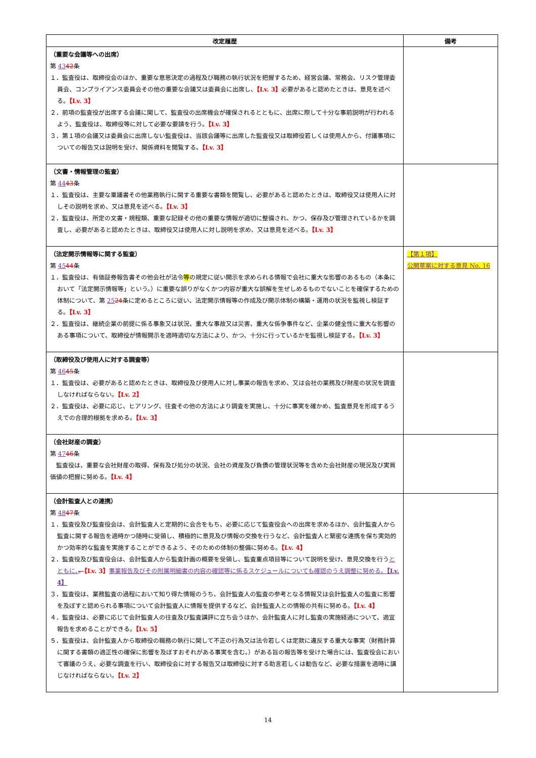| 改定履歴 | 備考 |
| --- | --- |
| （重要な会議等への出席） 第 43 42 条 １．監査役は、取締役会のほか、重要な意思決定の過程及び職務の執行状況を把握するため、経営会議、常務会、リスク管理委員会、コンプライアンス委員会その他の重要な会議又は委員会に出席し、 【Lv. 3】 必要があると認めたときは、意見を述べる。 【Lv. 3】 ２．前項の監査役が出席する会議に関して、監査役の出席機会が確保されるとともに、出席に際して十分な事前説明が行われるよう、監査役は、取締役等に対して必要な要請を行う。 【Lv. 3】 ３．第１項の会議又は委員会に出席しない監査役は、当該会議等に出席した監査役又は取締役若しくは使用人から、付議事項についての報告又は説明を受け、関係資料を閲覧する。 【Lv. 3】 | |
| （文書・情報管理の監査） 第 44 43 条 １．監査役は、主要な稟議書その他業務執行に関する重要な書類を閲覧し、必要があると認めたときは、取締役又は使用人に対しその説明を求め、又は意見を述べる。 【Lv. 3】 ２．監査役は、所定の文書・規程類、重要な記録その他の重要な情報が適切に整備され、かつ、保存及び管理されているかを調査し、必要があると認めたときは、取締役又は使用人に対し説明を求め、又は意見を述べる。 【Lv. 3】 | |
| （法定開示情報等に関する監査） 第 45 44 条 １．監査役は、有価証券報告書その他会社が法令 等 の規定に従い開示を求められる情報で会社に重大な影響のあるもの（本条において「法定開示情報等」という。）に重要な誤りがなくかつ内容が重大な誤解を生ぜしめるものでないことを確保するための体制について、第 25 24 条に定めるところに従い、法定開示情報等の作成及び開示体制の構築・運用の状況を監視し検証する。 【Lv. 3】 ２．監査役は、継続企業の前提に係る事象又は状況、重大な事故又は災害、重大な係争事件など、企業の健全性に重大な影響のある事項について、取締役が情報開示を適時適切な方法により、かつ、十分に行っているかを監視し検証する。 【Lv. 3】 | 【第１項】 公開草案に対する意見 No. 16 |
| （取締役及び使用人に対する調査等） 第 46 45 条 １．監査役は、必要があると認めたときは、取締役及び使用人に対し事業の報告を求め、又は会社の業務及び財産の状況を調査しなければならない。 【Lv. 2】 ２．監査役は、必要に応じ、ヒアリング、往査その他の方法により調査を実施し、十分に事実を確かめ、監査意見を形成するうえでの合理的根拠を求める。 【Lv. 3】 | |
| （会社財産の調査） 第 47 46 条 監査役は、重要な会社財産の取得、保有及び処分の状況、会社の資産及び負債の管理状況等を含めた会社財産の現況及び実質価値の把握に努める。 【Lv. 4】 | |
| （会計監査人との連携） 第 48 47 条 １．監査役及び監査役会は、会計監査人と定期的に会合をもち、必要に応じて監査役会への出席を求めるほか、会計監査人から監査に関する報告を適時かつ随時に受領し、積極的に意見及び情報の交換を行うなど、会計監査人と緊密な連携を保ち実効的かつ効率的な監査を実施することができるよう、そのための体制の整備に努める。 【Lv. 4】 ２．監査役及び監査役会は、会計監査人から監査計画の概要を受領し、監査重点項目等について説明を受け、意見交換を行う とともに、 。 【Lv. 3】 事業報告及びその附属明細書の内容の確認等に係るスケジュールについても確認のうえ調整に努める。 【Lv. 4】 ３．監査役は、業務監査の過程において知り得た情報のうち、会計監査人の監査の参考となる情報又は会計監査人の監査に影響を及ぼすと認められる事項について会計監査人に情報を提供するなど、会計監査人との情報の共有に努める。 【Lv. 4】 ４．監査役は、必要に応じて会計監査人の往査及び監査講評に立ち会うほか、会計監査人に対し監査の実施経過について、適宜報告を求めることができる。 【Lv. 5】 ５．監査役は、会計監査人から取締役の職務の執行に関して不正の行為又は法令若しくは定款に違反する重大な事実（財務計算に関する書類の適正性の確保に影響を及ぼすおそれがある事実を含む。）がある旨の報告等を受けた場合には、監査役会において審議のうえ、必要な調査を行い、取締役会に対する報告又は取締役に対する助言若しくは勧告など、必要な措置を適時に講じなければならない。 【Lv. 2】 | |
14